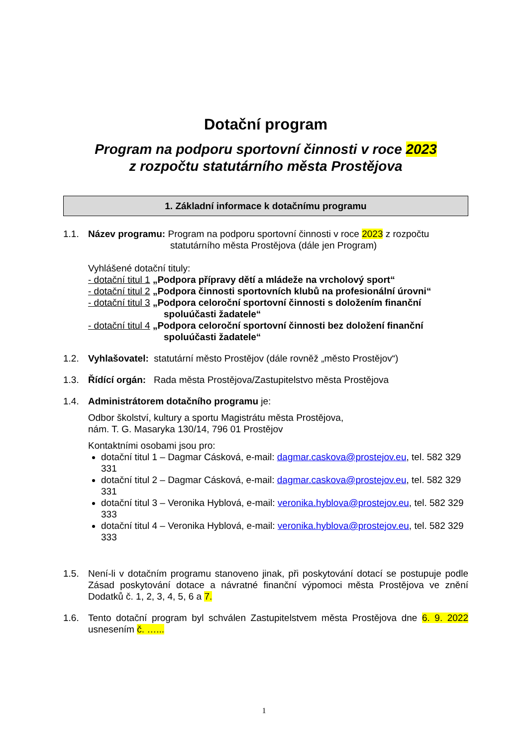Dotační program
Program na podporu sportovní činnosti v roce 2023
z rozpočtu statutárního města Prostějova
1. Základní informace k dotačnímu programu
1.1. Název programu: Program na podporu sportovní činnosti v roce 2023 z rozpočtu
statutárního města Prostějova (dále jen Program)
Vyhlášené dotační tituly:
- dotační titul 1 „Podpora přípravy dětí a mládeže na vrcholový sport“
- dotační titul 2 „Podpora činnosti sportovních klubů na profesionální úrovni“
- dotační titul 3 „Podpora celoroční sportovní činnosti s doložením finanční
spoluúčasti žadatele“
- dotační titul 4 „Podpora celoroční sportovní činnosti bez doložení finanční
spoluúčasti žadatele“
1.2. Vyhlašovatel: statutární město Prostějov (dále rovněž „město Prostějov“)
1.3. Řídící orgán: Rada města Prostějova/Zastupitelstvo města Prostějova
1.4. Administrátorem dotačního programu je:
Odbor školství, kultury a sportu Magistrátu města Prostějova,
nám. T. G. Masaryka 130/14, 796 01 Prostějov
Kontaktními osobami jsou pro:
dotační titul 1 – Dagmar Cásková, e-mail: dagmar.caskova@prostejov.eu, tel. 582 329 331
dotační titul 2 – Dagmar Cásková, e-mail: dagmar.caskova@prostejov.eu, tel. 582 329 331
dotační titul 3 – Veronika Hyblová, e-mail: veronika.hyblova@prostejov.eu, tel. 582 329 333
dotační titul 4 – Veronika Hyblová, e-mail: veronika.hyblova@prostejov.eu, tel. 582 329 333
1.5. Není-li v dotačním programu stanoveno jinak, při poskytování dotací se postupuje podle Zásad poskytování dotace a návratné finanční výpomoci města Prostějova ve znění Dodatků č. 1, 2, 3, 4, 5, 6 a 7.
1.6. Tento dotační program byl schválen Zastupitelstvem města Prostějova dne 6. 9. 2022 usnesením č. …...
1